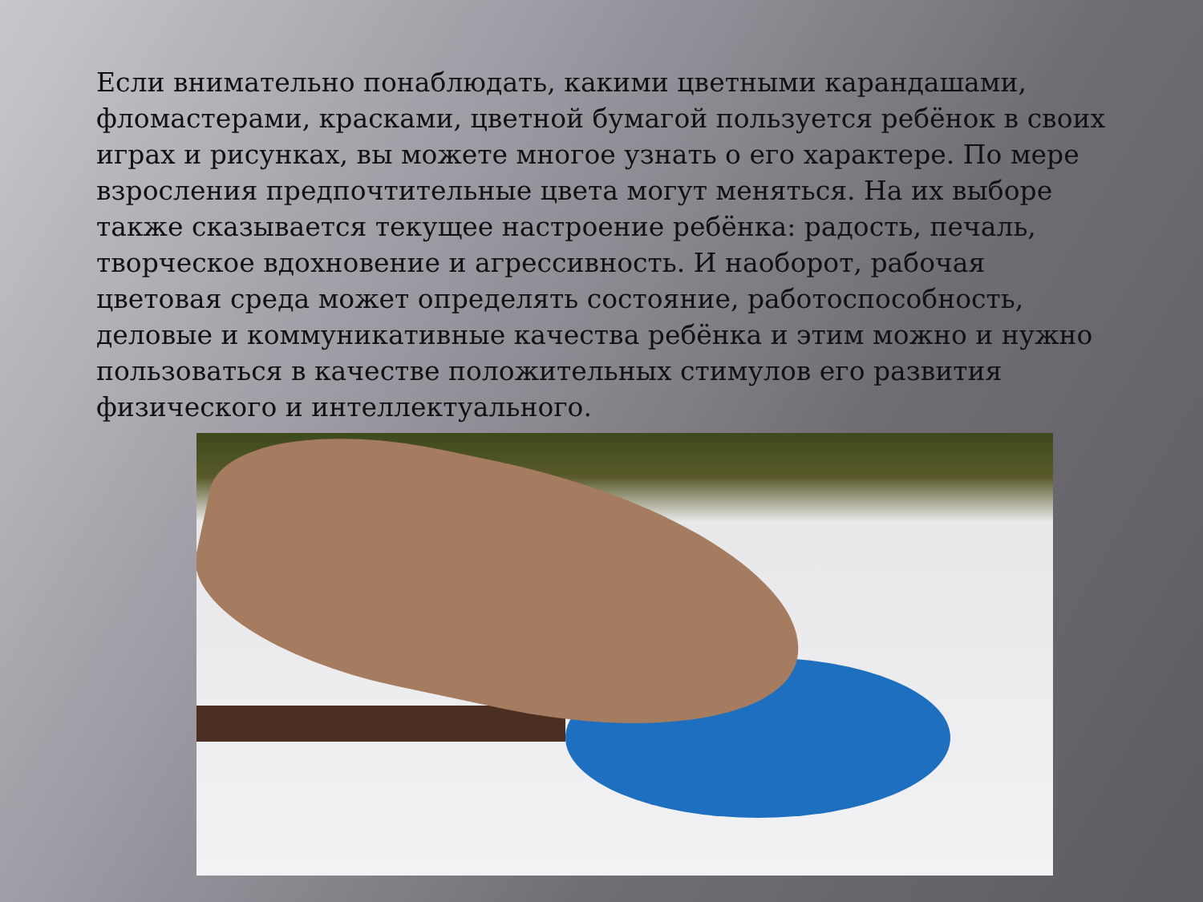Если внимательно понаблюдать, какими цветными карандашами, фломастерами, красками, цветной бумагой пользуется ребёнок в своих играх и рисунках, вы можете многое узнать о его характере. По мере взросления предпочтительные цвета могут меняться. На их выборе также сказывается текущее настроение ребёнка: радость, печаль, творческое вдохновение и агрессивность. И наоборот, рабочая цветовая среда может определять состояние, работоспособность, деловые и коммуникативные качества ребёнка и этим можно и нужно пользоваться в качестве положительных стимулов его развития физического и интеллектуального.